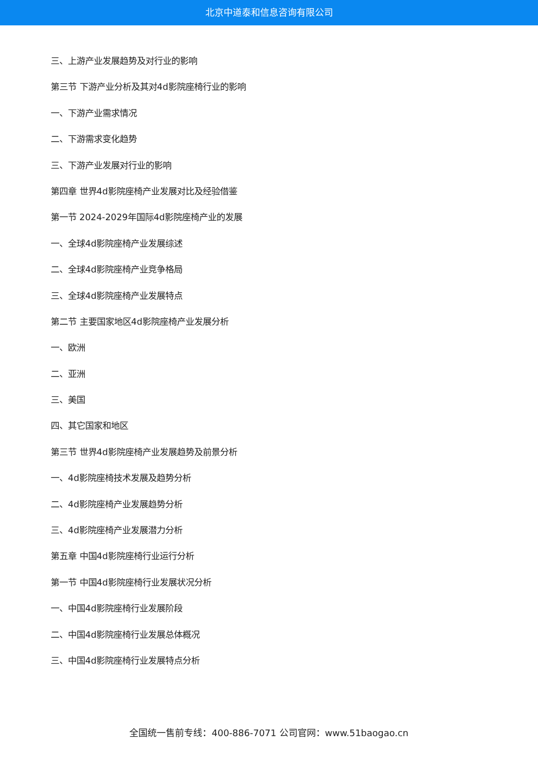北京中道泰和信息咨询有限公司
三、上游产业发展趋势及对行业的影响
第三节 下游产业分析及其对4d影院座椅行业的影响
一、下游产业需求情况
二、下游需求变化趋势
三、下游产业发展对行业的影响
第四章 世界4d影院座椅产业发展对比及经验借鉴
第一节 2024-2029年国际4d影院座椅产业的发展
一、全球4d影院座椅产业发展综述
二、全球4d影院座椅产业竞争格局
三、全球4d影院座椅产业发展特点
第二节 主要国家地区4d影院座椅产业发展分析
一、欧洲
二、亚洲
三、美国
四、其它国家和地区
第三节 世界4d影院座椅产业发展趋势及前景分析
一、4d影院座椅技术发展及趋势分析
二、4d影院座椅产业发展趋势分析
三、4d影院座椅产业发展潜力分析
第五章 中国4d影院座椅行业运行分析
第一节 中国4d影院座椅行业发展状况分析
一、中国4d影院座椅行业发展阶段
二、中国4d影院座椅行业发展总体概况
三、中国4d影院座椅行业发展特点分析
全国统一售前专线：400-886-7071 公司官网：www.51baogao.cn